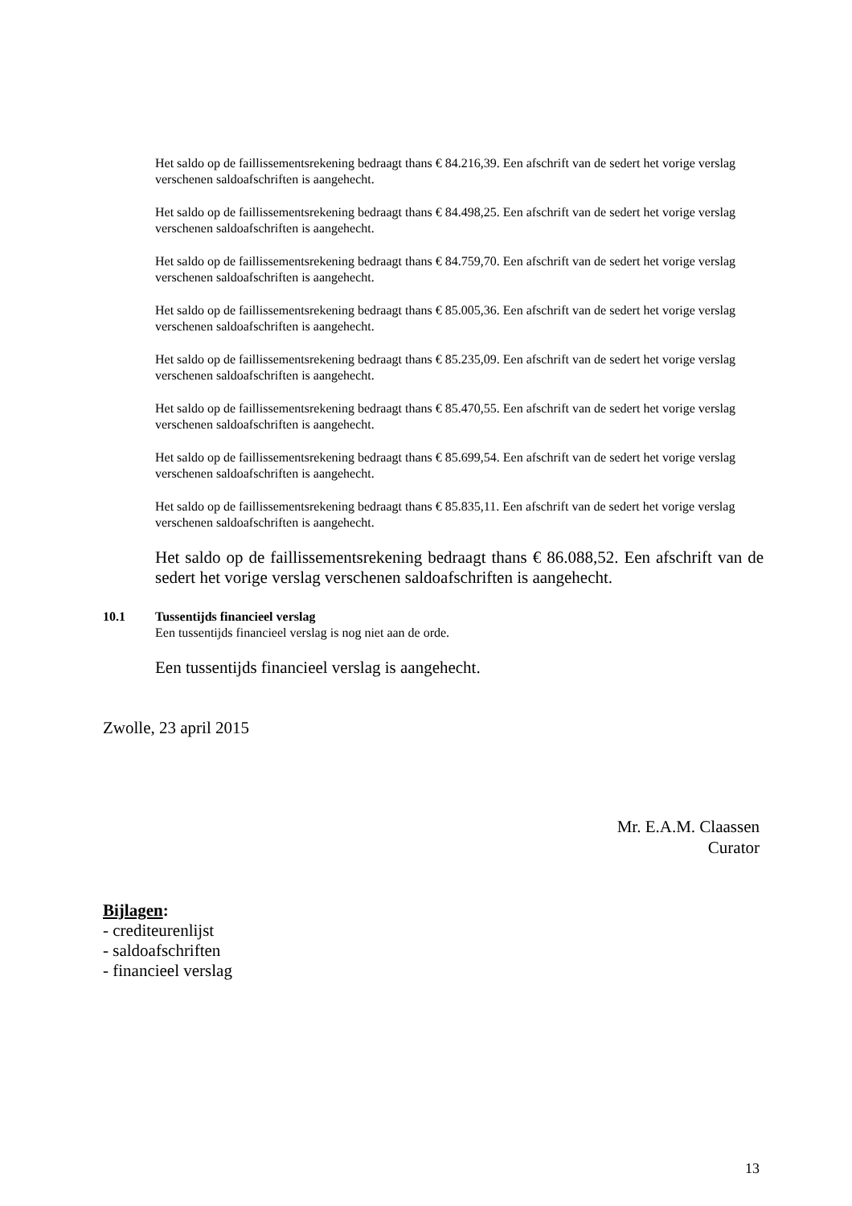Het saldo op de faillissementsrekening bedraagt thans € 84.216,39. Een afschrift van de sedert het vorige verslag verschenen saldoafschriften is aangehecht.
Het saldo op de faillissementsrekening bedraagt thans € 84.498,25. Een afschrift van de sedert het vorige verslag verschenen saldoafschriften is aangehecht.
Het saldo op de faillissementsrekening bedraagt thans € 84.759,70. Een afschrift van de sedert het vorige verslag verschenen saldoafschriften is aangehecht.
Het saldo op de faillissementsrekening bedraagt thans € 85.005,36. Een afschrift van de sedert het vorige verslag verschenen saldoafschriften is aangehecht.
Het saldo op de faillissementsrekening bedraagt thans € 85.235,09. Een afschrift van de sedert het vorige verslag verschenen saldoafschriften is aangehecht.
Het saldo op de faillissementsrekening bedraagt thans € 85.470,55. Een afschrift van de sedert het vorige verslag verschenen saldoafschriften is aangehecht.
Het saldo op de faillissementsrekening bedraagt thans € 85.699,54. Een afschrift van de sedert het vorige verslag verschenen saldoafschriften is aangehecht.
Het saldo op de faillissementsrekening bedraagt thans € 85.835,11. Een afschrift van de sedert het vorige verslag verschenen saldoafschriften is aangehecht.
Het saldo op de faillissementsrekening bedraagt thans € 86.088,52. Een afschrift van de sedert het vorige verslag verschenen saldoafschriften is aangehecht.
10.1 Tussentijds financieel verslag
Een tussentijds financieel verslag is nog niet aan de orde.
Een tussentijds financieel verslag is aangehecht.
Zwolle, 23 april 2015
Mr. E.A.M. Claassen
Curator
Bijlagen:
- crediteurenlijst
- saldoafschriften
- financieel verslag
13